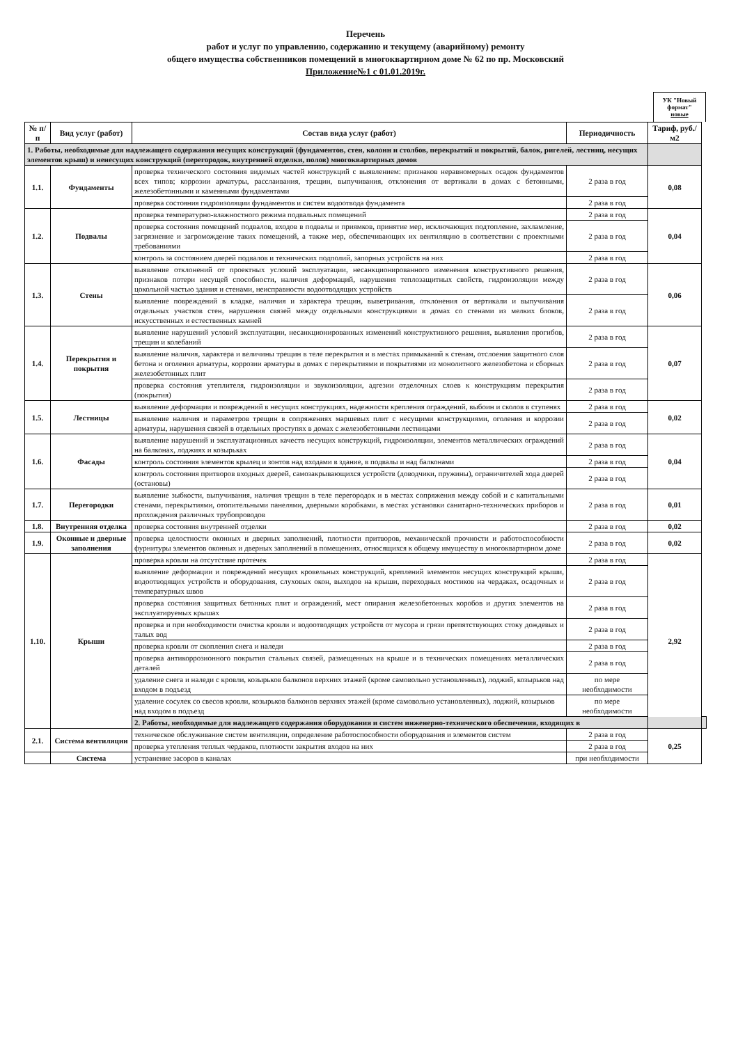Перечень
работ и услуг по управлению, содержанию и текущему (аварийному) ремонту
общего имущества собственников помещений в многоквартирном доме № 62 по пр. Московский
Приложение№1 с 01.01.2019г.
УК "Новый формат"
новые
| № п/п | Вид услуг (работ) | Состав вида услуг (работ) | Периодичность | Тариф, руб./м2 | |
| --- | --- | --- | --- | --- | --- |
| 1. Работы, необходимые для надлежащего содержания несущих конструкций (фундаментов, стен, колонн и столбов, перекрытий и покрытий, балок, ригелей, лестниц, несущих элементов крыш) и ненесущих конструкций (перегородок, внутренней отделки, полов) многоквартирных домов | | | | | |
| 1.1. | Фундаменты | проверка технического состояния видимых частей конструкций с выявлением: признаков неравномерных осадок фундаментов всех типов; коррозии арматуры, расслаивания, трещин, выпучивания, отклонения от вертикали в домах с бетонными, железобетонными и каменными фундаментами | 2 раза в год | 0,08 | |
| | | проверка состояния гидроизоляции фундаментов и систем водоотвода фундамента | 2 раза в год | | |
| 1.2. | Подвалы | проверка температурно-влажностного режима подвальных помещений | 2 раза в год | 0,04 | |
| | | проверка состояния помещений подвалов, входов в подвалы и приямков, принятие мер, исключающих подтопление, захламление, загрязнение и загромождение таких помещений, а также мер, обеспечивающих их вентиляцию в соответствии с проектными требованиями | 2 раза в год | | |
| | | контроль за состоянием дверей подвалов и технических подполий, запорных устройств на них | 2 раза в год | | |
| 1.3. | Стены | выявление отклонений от проектных условий эксплуатации, несанкционированного изменения конструктивного решения, признаков потери несущей способности, наличия деформаций, нарушения теплозащитных свойств, гидроизоляции между цокольной частью здания и стенами, неисправности водоотводящих устройств | 2 раза в год | 0,06 | |
| | | выявление повреждений в кладке, наличия и характера трещин, выветривания, отклонения от вертикали и выпучивания отдельных участков стен, нарушения связей между отдельными конструкциями в домах со стенами из мелких блоков, искусственных и естественных камней | 2 раза в год | | |
| 1.4. | Перекрытия и покрытия | выявление нарушений условий эксплуатации, несанкционированных изменений конструктивного решения, выявления прогибов, трещин и колебаний | 2 раза в год | 0,07 | |
| | | выявление наличия, характера и величины трещин в теле перекрытия и в местах примыканий к стенам, отслоения защитного слоя бетона и оголения арматуры, коррозии арматуры в домах с перекрытиями и покрытиями из монолитного железобетона и сборных железобетонных плит | 2 раза в год | | |
| | | проверка состояния утеплителя, гидроизоляции и звукоизоляции, адгезии отделочных слоев к конструкциям перекрытия (покрытия) | 2 раза в год | | |
| 1.5. | Лестницы | выявление деформации и повреждений в несущих конструкциях, надежности крепления ограждений, выбоин и сколов в ступенях | 2 раза в год | 0,02 | |
| | | выявление наличия и параметров трещин в сопряжениях маршевых плит с несущими конструкциями, оголения и коррозии арматуры, нарушения связей в отдельных проступях в домах с железобетонными лестницами | 2 раза в год | | |
| 1.6. | Фасады | выявление нарушений и эксплуатационных качеств несущих конструкций, гидроизоляции, элементов металлических ограждений на балконах, лоджиях и козырьках | 2 раза в год | 0,04 | |
| | | контроль состояния элементов крылец и зонтов над входами в здание, в подвалы и над балконами | 2 раза в год | | |
| | | контроль состояния притворов входных дверей, самозакрывающихся устройств (доводчики, пружины), ограничителей хода дверей (остановы) | 2 раза в год | | |
| 1.7. | Перегородки | выявление зыбкости, выпучивания, наличия трещин в теле перегородок и в местах сопряжения между собой и с капитальными стенами, перекрытиями, отопительными панелями, дверными коробками, в местах установки санитарно-технических приборов и прохождения различных трубопроводов | 2 раза в год | 0,01 | |
| 1.8. | Внутренняя отделка | проверка состояния внутренней отделки | 2 раза в год | 0,02 | |
| 1.9. | Оконные и дверные заполнения | проверка целостности оконных и дверных заполнений, плотности притворов, механической прочности и работоспособности фурнитуры элементов оконных и дверных заполнений в помещениях, относящихся к общему имуществу в многоквартирном доме | 2 раза в год | 0,02 | |
| 1.10. | Крыши | проверка кровли на отсутствие протечек | 2 раза в год | 2,92 | |
| | | выявление деформации и повреждений несущих кровельных конструкций, креплений элементов несущих конструкций крыши, водоотводящих устройств и оборудования, слуховых окон, выходов на крыши, переходных мостиков на чердаках, осадочных и температурных швов | 2 раза в год | | |
| | | проверка состояния защитных бетонных плит и ограждений, мест опирания железобетонных коробов и других элементов на эксплуатируемых крышах | 2 раза в год | | |
| | | проверка и при необходимости очистка кровли и водоотводящих устройств от мусора и грязи препятствующих стоку дождевых и талых вод | 2 раза в год | | |
| | | проверка кровли от скопления снега и наледи | 2 раза в год | | |
| | | проверка антикоррозионного покрытия стальных связей, размещенных на крыше и в технических помещениях металлических деталей | 2 раза в год | | |
| | | удаление снега и наледи с кровли, козырьков балконов верхних этажей (кроме самовольно установленных), лоджий, козырьков над входом в подъезд | по мере необходимости | | |
| | | удаление сосулек со свесов кровли, козырьков балконов верхних этажей (кроме самовольно установленных), лоджий, козырьков над входом в подъезд | по мере необходимости | | |
| | | 2. Работы, необходимые для надлежащего содержания оборудования и систем инженерно-технического обеспечения, входящих в | | | |
| 2.1. | Система вентиляции | техническое обслуживание систем вентиляции, определение работоспособности оборудования и элементов систем | 2 раза в год | 0,25 | |
| | | проверка утепления теплых чердаков, плотности закрытия входов на них | 2 раза в год | | |
| | Система | устранение засоров в каналах | при необходимости | | |